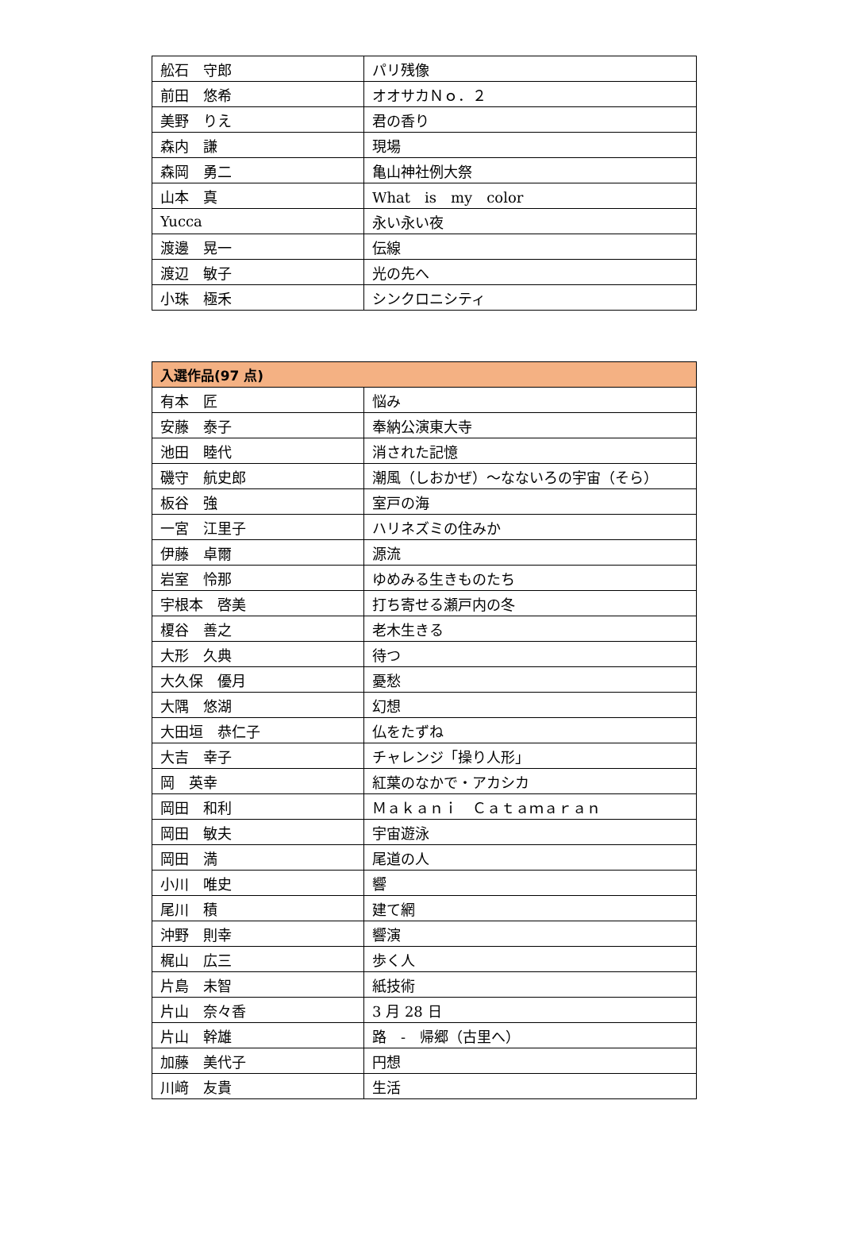| 舩石 守郎 | パリ残像 |
| 前田 悠希 | オオサカＮｏ．２ |
| 美野 りえ | 君の香り |
| 森内 謙 | 現場 |
| 森岡 勇二 | 亀山神社例大祭 |
| 山本 真 | What is my color |
| Yucca | 永い永い夜 |
| 渡邊 晃一 | 伝線 |
| 渡辺 敏子 | 光の先へ |
| 小珠 極禾 | シンクロニシティ |
| 入選作品(97 点) | |
| --- | --- |
| 有本 匠 | 悩み |
| 安藤 泰子 | 奉納公演東大寺 |
| 池田 睦代 | 消された記憶 |
| 磯守 航史郎 | 潮風（しおかぜ）～なないろの宇宙（そら） |
| 板谷 強 | 室戸の海 |
| 一宮 江里子 | ハリネズミの住みか |
| 伊藤 卓爾 | 源流 |
| 岩室 怜那 | ゆめみる生きものたち |
| 宇根本 啓美 | 打ち寄せる瀬戸内の冬 |
| 榎谷 善之 | 老木生きる |
| 大形 久典 | 待つ |
| 大久保 優月 | 憂愁 |
| 大隅 悠湖 | 幻想 |
| 大田垣 恭仁子 | 仏をたずね |
| 大吉 幸子 | チャレンジ「操り人形」 |
| 岡 英幸 | 紅葉のなかで・アカシカ |
| 岡田 和利 | Ｍａｋａｎｉ Ｃａｔａｍａｒａｎ |
| 岡田 敏夫 | 宇宙遊泳 |
| 岡田 満 | 尾道の人 |
| 小川 唯史 | 響 |
| 尾川 積 | 建て網 |
| 沖野 則幸 | 響演 |
| 梶山 広三 | 歩く人 |
| 片島 未智 | 紙技術 |
| 片山 奈々香 | 3 月 28 日 |
| 片山 幹雄 | 路 - 帰郷（古里へ） |
| 加藤 美代子 | 円想 |
| 川﨑 友貴 | 生活 |